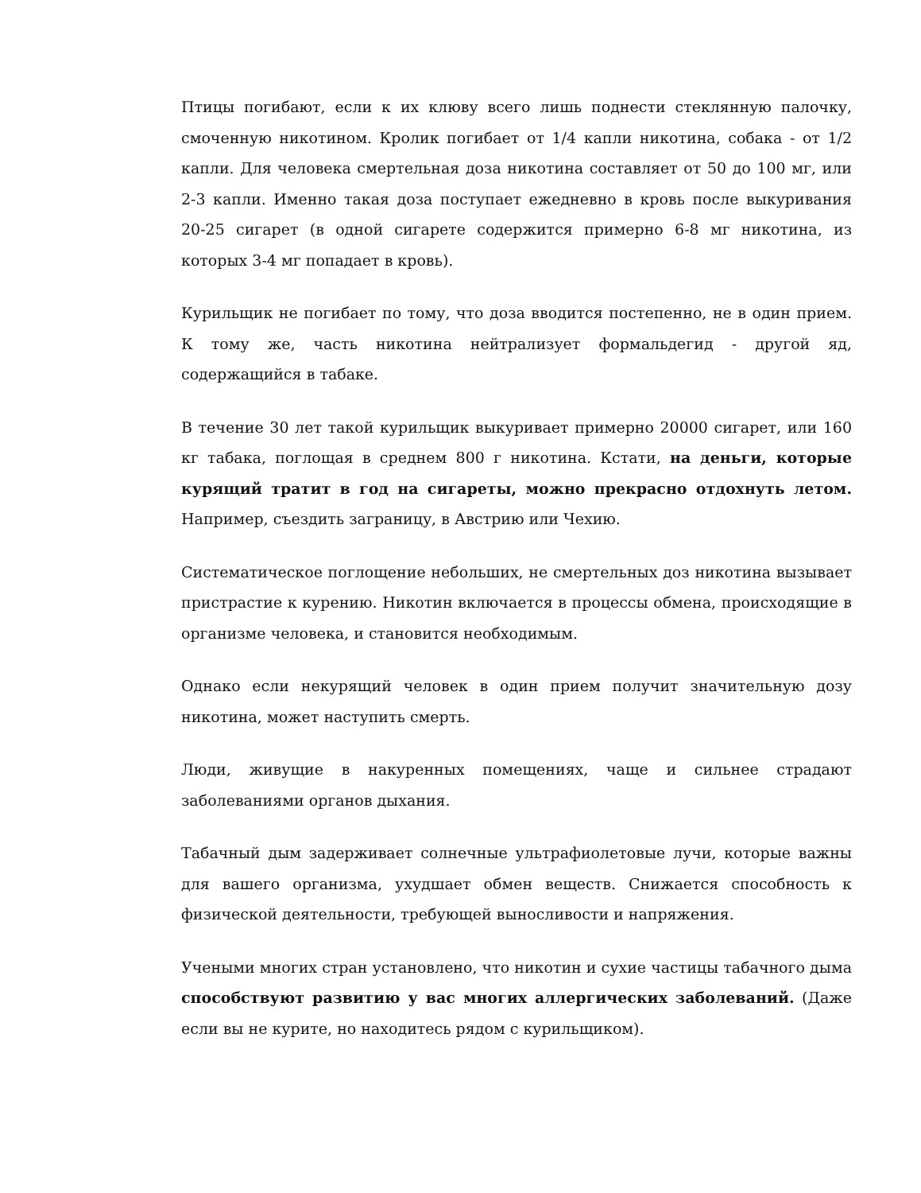Птицы погибают, если к их клюву всего лишь поднести стеклянную палочку, смоченную никотином. Кролик погибает от 1/4 капли никотина, собака - от 1/2 капли. Для человека смертельная доза никотина составляет от 50 до 100 мг, или 2-3 капли. Именно такая доза поступает ежедневно в кровь после выкуривания 20-25 сигарет (в одной сигарете содержится примерно 6-8 мг никотина, из которых 3-4 мг попадает в кровь).
Курильщик не погибает по тому, что доза вводится постепенно, не в один прием. К тому же, часть никотина нейтрализует формальдегид - другой яд, содержащийся в табаке.
В течение 30 лет такой курильщик выкуривает примерно 20000 сигарет, или 160 кг табака, поглощая в среднем 800 г никотина. Кстати, на деньги, которые курящий тратит в год на сигареты, можно прекрасно отдохнуть летом. Например, съездить заграницу, в Австрию или Чехию.
Систематическое поглощение небольших, не смертельных доз никотина вызывает пристрастие к курению. Никотин включается в процессы обмена, происходящие в организме человека, и становится необходимым.
Однако если некурящий человек в один прием получит значительную дозу никотина, может наступить смерть.
Люди, живущие в накуренных помещениях, чаще и сильнее страдают заболеваниями органов дыхания.
Табачный дым задерживает солнечные ультрафиолетовые лучи, которые важны для вашего организма, ухудшает обмен веществ. Снижается способность к физической деятельности, требующей выносливости и напряжения.
Учеными многих стран установлено, что никотин и сухие частицы табачного дыма способствуют развитию у вас многих аллергических заболеваний. (Даже если вы не курите, но находитесь рядом с курильщиком).